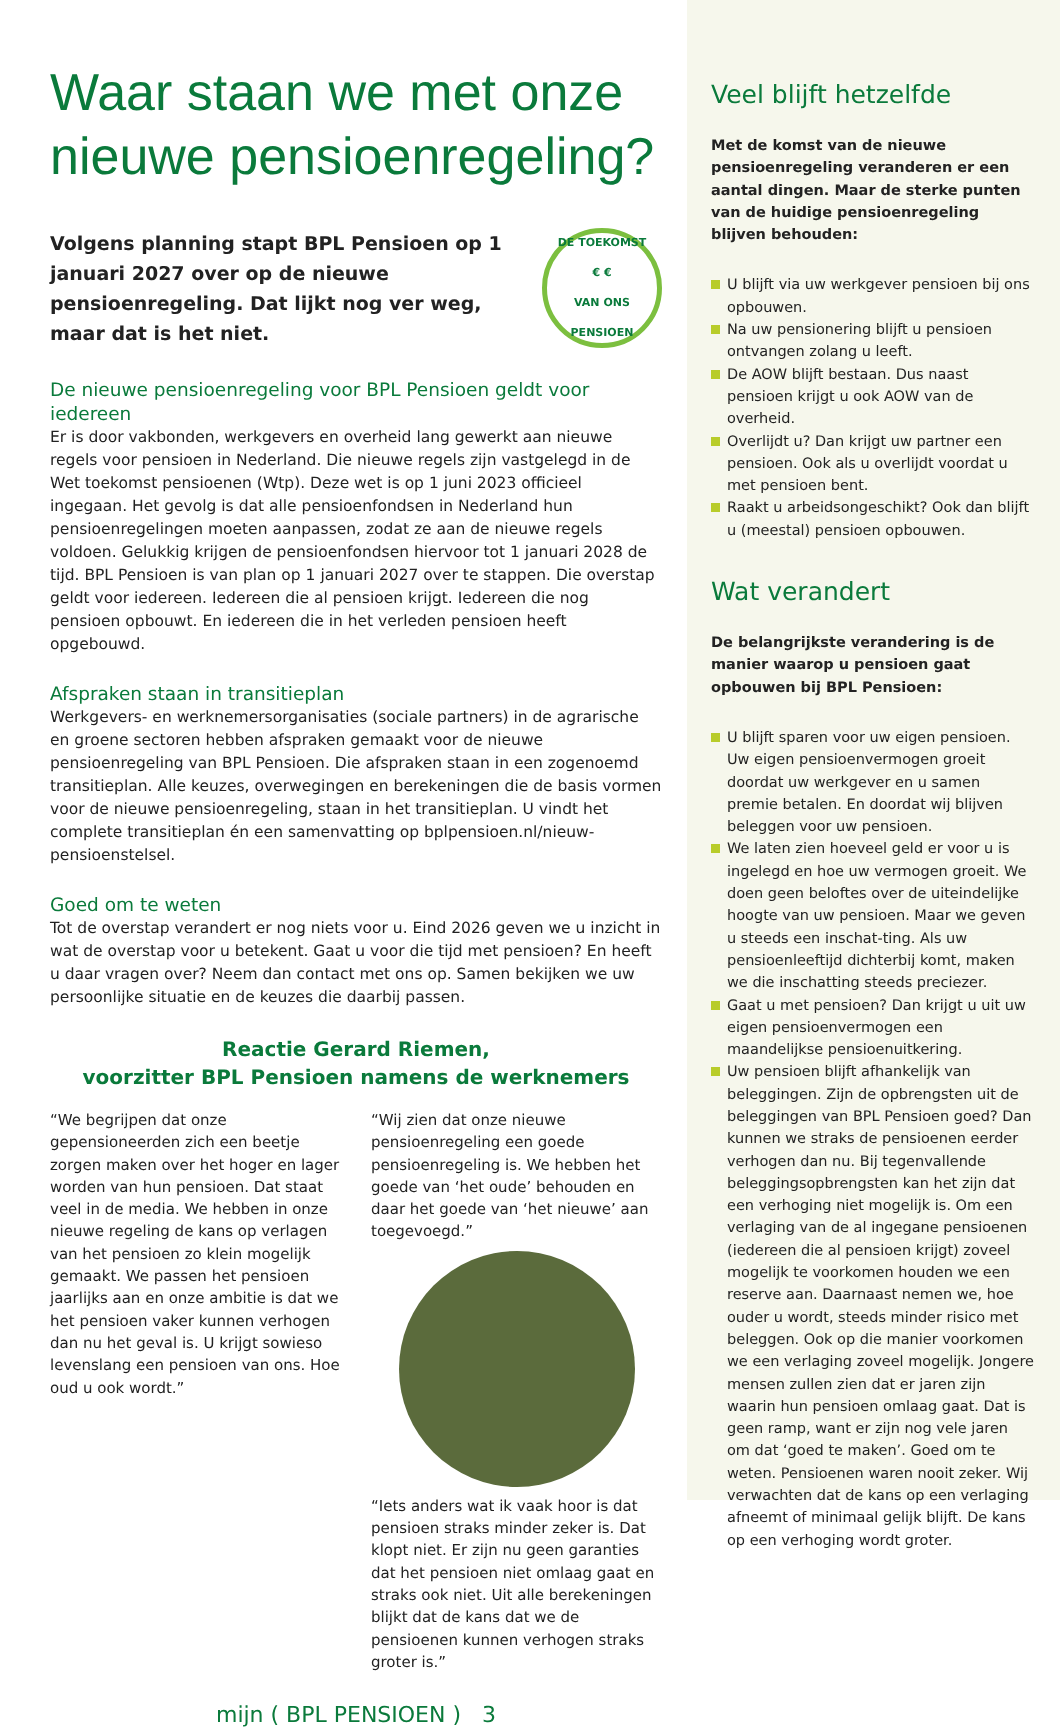Waar staan we met onze nieuwe pensioenregeling?
Volgens planning stapt BPL Pensioen op 1 januari 2027 over op de nieuwe pensioenregeling. Dat lijkt nog ver weg, maar dat is het niet.
DE TOEKOMST
€ €
VAN ONS PENSIOEN
De nieuwe pensioenregeling voor BPL Pensioen geldt voor iedereen
Er is door vakbonden, werkgevers en overheid lang gewerkt aan nieuwe regels voor pensioen in Nederland. Die nieuwe regels zijn vastgelegd in de Wet toekomst pensioenen (Wtp). Deze wet is op 1 juni 2023 officieel ingegaan. Het gevolg is dat alle pensioenfondsen in Nederland hun pensioenregelingen moeten aanpassen, zodat ze aan de nieuwe regels voldoen. Gelukkig krijgen de pensioenfondsen hiervoor tot 1 januari 2028 de tijd. BPL Pensioen is van plan op 1 januari 2027 over te stappen. Die overstap geldt voor iedereen. Iedereen die al pensioen krijgt. Iedereen die nog pensioen opbouwt. En iedereen die in het verleden pensioen heeft opgebouwd.
Afspraken staan in transitieplan
Werkgevers- en werknemersorganisaties (sociale partners) in de agrarische en groene sectoren hebben afspraken gemaakt voor de nieuwe pensioenregeling van BPL Pensioen. Die afspraken staan in een zogenoemd transitieplan. Alle keuzes, overwegingen en berekeningen die de basis vormen voor de nieuwe pensioenregeling, staan in het transitieplan. U vindt het complete transitieplan én een samenvatting op bplpensioen.nl/nieuw-pensioenstelsel.
Goed om te weten
Tot de overstap verandert er nog niets voor u. Eind 2026 geven we u inzicht in wat de overstap voor u betekent. Gaat u voor die tijd met pensioen? En heeft u daar vragen over? Neem dan contact met ons op. Samen bekijken we uw persoonlijke situatie en de keuzes die daarbij passen.
Reactie Gerard Riemen,
voorzitter BPL Pensioen namens de werknemers
“We begrijpen dat onze gepensioneerden zich een beetje zorgen maken over het hoger en lager worden van hun pensioen. Dat staat veel in de media. We hebben in onze nieuwe regeling de kans op verlagen van het pensioen zo klein mogelijk gemaakt. We passen het pensioen jaarlijks aan en onze ambitie is dat we het pensioen vaker kunnen verhogen dan nu het geval is. U krijgt sowieso levenslang een pensioen van ons. Hoe oud u ook wordt.”
“Wij zien dat onze nieuwe pensioenregeling een goede pensioenregeling is. We hebben het goede van ‘het oude’ behouden en daar het goede van ‘het nieuwe’ aan toegevoegd.”
“Iets anders wat ik vaak hoor is dat pensioen straks minder zeker is. Dat klopt niet. Er zijn nu geen garanties dat het pensioen niet omlaag gaat en straks ook niet. Uit alle berekeningen blijkt dat de kans dat we de pensioenen kunnen verhogen straks groter is.”
mijn ( BPL PENSIOEN ) 3
Veel blijft hetzelfde
Met de komst van de nieuwe pensioenregeling veranderen er een aantal dingen. Maar de sterke punten van de huidige pensioenregeling blijven behouden:
U blijft via uw werkgever pensioen bij ons opbouwen.
Na uw pensionering blijft u pensioen ontvangen zolang u leeft.
De AOW blijft bestaan. Dus naast pensioen krijgt u ook AOW van de overheid.
Overlijdt u? Dan krijgt uw partner een pensioen. Ook als u overlijdt voordat u met pensioen bent.
Raakt u arbeidsongeschikt? Ook dan blijft u (meestal) pensioen opbouwen.
Wat verandert
De belangrijkste verandering is de manier waarop u pensioen gaat opbouwen bij BPL Pensioen:
U blijft sparen voor uw eigen pensioen. Uw eigen pensioenvermogen groeit doordat uw werkgever en u samen premie betalen. En doordat wij blijven beleggen voor uw pensioen.
We laten zien hoeveel geld er voor u is ingelegd en hoe uw vermogen groeit. We doen geen beloftes over de uiteindelijke hoogte van uw pensioen. Maar we geven u steeds een inschat-ting. Als uw pensioenleeftijd dichterbij komt, maken we die inschatting steeds preciezer.
Gaat u met pensioen? Dan krijgt u uit uw eigen pensioenvermogen een maandelijkse pensioenuitkering.
Uw pensioen blijft afhankelijk van beleggingen. Zijn de opbrengsten uit de beleggingen van BPL Pensioen goed? Dan kunnen we straks de pensioenen eerder verhogen dan nu. Bij tegenvallende beleggingsopbrengsten kan het zijn dat een verhoging niet mogelijk is. Om een verlaging van de al ingegane pensioenen (iedereen die al pensioen krijgt) zoveel mogelijk te voorkomen houden we een reserve aan. Daarnaast nemen we, hoe ouder u wordt, steeds minder risico met beleggen. Ook op die manier voorkomen we een verlaging zoveel mogelijk. Jongere mensen zullen zien dat er jaren zijn waarin hun pensioen omlaag gaat. Dat is geen ramp, want er zijn nog vele jaren om dat ‘goed te maken’. Goed om te weten. Pensioenen waren nooit zeker. Wij verwachten dat de kans op een verlaging afneemt of minimaal gelijk blijft. De kans op een verhoging wordt groter.